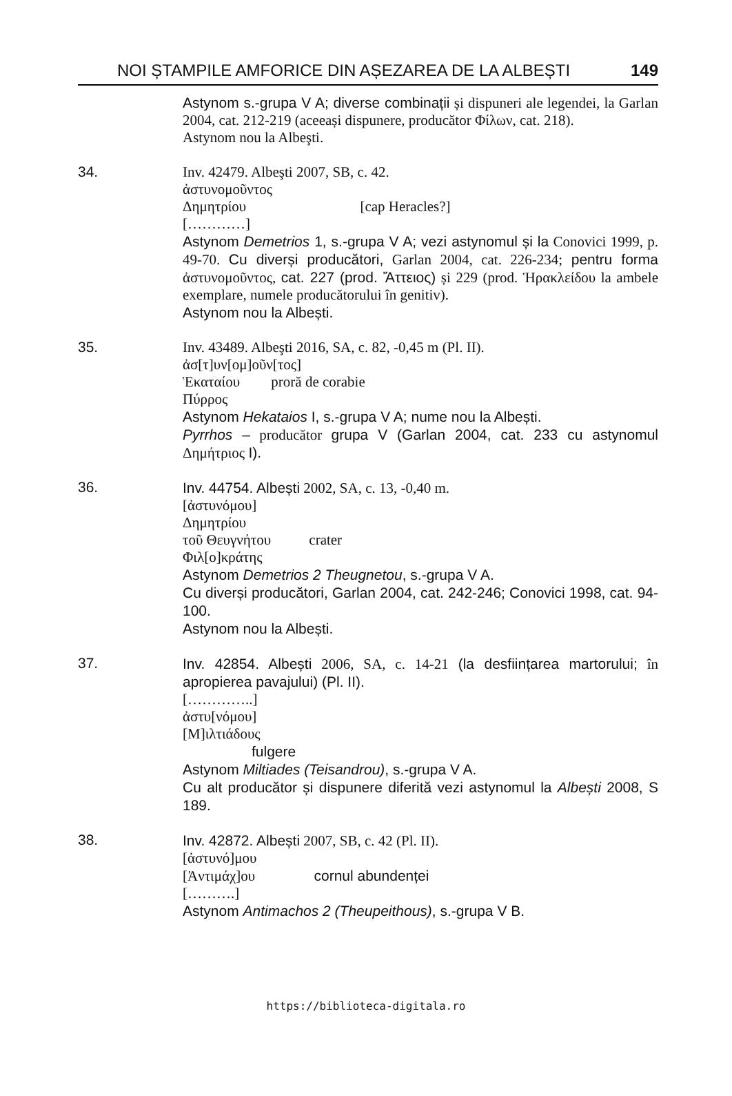NOI ȘTAMPILE AMFORICE DIN AȘEZAREA DE LA ALBEȘTI 149
Astynom s.-grupa V A; diverse combinații și dispuneri ale legendei, la Garlan 2004, cat. 212-219 (aceeași dispunere, producător Φίλων, cat. 218).
Astynom nou la Albeşti.
34.
Inv. 42479. Albeşti 2007, SB, c. 42.
ἀστυνομοῦντος
Δημητρίου [cap Heracles?]
[…………]
Astynom Demetrios 1, s.-grupa V A; vezi astynomul și la Conovici 1999, p. 49-70. Cu diverși producători, Garlan 2004, cat. 226-234; pentru forma ἀστυνομοῦντος, cat. 227 (prod. Ἄττειος) și 229 (prod. Ἡρακλείδου la ambele exemplare, numele producătorului în genitiv).
Astynom nou la Albești.
35.
Inv. 43489. Albeşti 2016, SA, c. 82, -0,45 m (Pl. II).
ἀσ[τ]υν[ομ]οῦν[τος]
Ἑκαταίου proră de corabie
Πύρρος
Astynom Hekataios I, s.-grupa V A; nume nou la Albești.
Pyrrhos – producător grupa V (Garlan 2004, cat. 233 cu astynomul Δημήτριος I).
36.
Inv. 44754. Albești 2002, SA, c. 13, -0,40 m.
[ἀστυνόμου]
Δημητρίου
τοῦ Θευγνήτου crater
Φιλ[ο]κράτης
Astynom Demetrios 2 Theugnetou, s.-grupa V A.
Cu diverși producători, Garlan 2004, cat. 242-246; Conovici 1998, cat. 94-100.
Astynom nou la Albești.
37.
Inv. 42854. Albești 2006, SA, c. 14-21 (la desființarea martorului; în apropierea pavajului) (Pl. II).
[…………..]
ἀστυ[νόμου]
[Μ]ιλτιάδους
fulgere
Astynom Miltiades (Teisandrou), s.-grupa V A.
Cu alt producător și dispunere diferită vezi astynomul la Albești 2008, S 189.
38.
Inv. 42872. Albești 2007, SB, c. 42 (Pl. II).
[ἀστυνό]μου
[Ἀντιμάχ]ου cornul abundenței
[……….]
Astynom Antimachos 2 (Theupeithous), s.-grupa V B.
https://biblioteca-digitala.ro